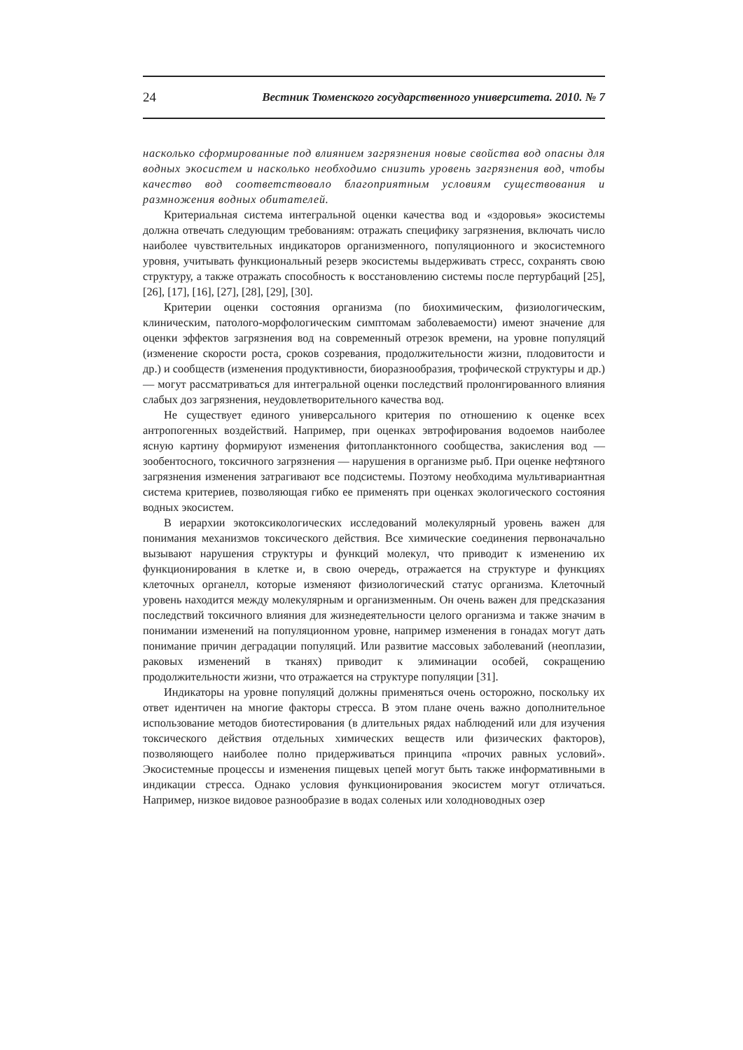24 Вестник Тюменского государственного университета. 2010. № 7
насколько сформированные под влиянием загрязнения новые свойства вод опасны для водных экосистем и насколько необходимо снизить уровень загрязнения вод, чтобы качество вод соответствовало благоприятным условиям существования и размножения водных обитателей.
Критериальная система интегральной оценки качества вод и «здоровья» экосистемы должна отвечать следующим требованиям: отражать специфику загрязнения, включать число наиболее чувствительных индикаторов организменного, популяционного и экосистемного уровня, учитывать функциональный резерв экосистемы выдерживать стресс, сохранять свою структуру, а также отражать способность к восстановлению системы после пертурбаций [25], [26], [17], [16], [27], [28], [29], [30].
Критерии оценки состояния организма (по биохимическим, физиологическим, клиническим, патолого-морфологическим симптомам заболеваемости) имеют значение для оценки эффектов загрязнения вод на современный отрезок времени, на уровне популяций (изменение скорости роста, сроков созревания, продолжительности жизни, плодовитости и др.) и сообществ (изменения продуктивности, биоразнообразия, трофической структуры и др.) — могут рассматриваться для интегральной оценки последствий пролонгированного влияния слабых доз загрязнения, неудовлетворительного качества вод.
Не существует единого универсального критерия по отношению к оценке всех антропогенных воздействий. Например, при оценках эвтрофирования водоемов наиболее ясную картину формируют изменения фитопланктонного сообщества, закисления вод — зообентосного, токсичного загрязнения — нарушения в организме рыб. При оценке нефтяного загрязнения изменения затрагивают все подсистемы. Поэтому необходима мультивариантная система критериев, позволяющая гибко ее применять при оценках экологического состояния водных экосистем.
В иерархии экотоксикологических исследований молекулярный уровень важен для понимания механизмов токсического действия. Все химические соединения первоначально вызывают нарушения структуры и функций молекул, что приводит к изменению их функционирования в клетке и, в свою очередь, отражается на структуре и функциях клеточных органелл, которые изменяют физиологический статус организма. Клеточный уровень находится между молекулярным и организменным. Он очень важен для предсказания последствий токсичного влияния для жизнедеятельности целого организма и также значим в понимании изменений на популяционном уровне, например изменения в гонадах могут дать понимание причин деградации популяций. Или развитие массовых заболеваний (неоплазии, раковых изменений в тканях) приводит к элиминации особей, сокращению продолжительности жизни, что отражается на структуре популяции [31].
Индикаторы на уровне популяций должны применяться очень осторожно, поскольку их ответ идентичен на многие факторы стресса. В этом плане очень важно дополнительное использование методов биотестирования (в длительных рядах наблюдений или для изучения токсического действия отдельных химических веществ или физических факторов), позволяющего наиболее полно придерживаться принципа «прочих равных условий». Экосистемные процессы и изменения пищевых цепей могут быть также информативными в индикации стресса. Однако условия функционирования экосистем могут отличаться. Например, низкое видовое разнообразие в водах соленых или холодноводных озер